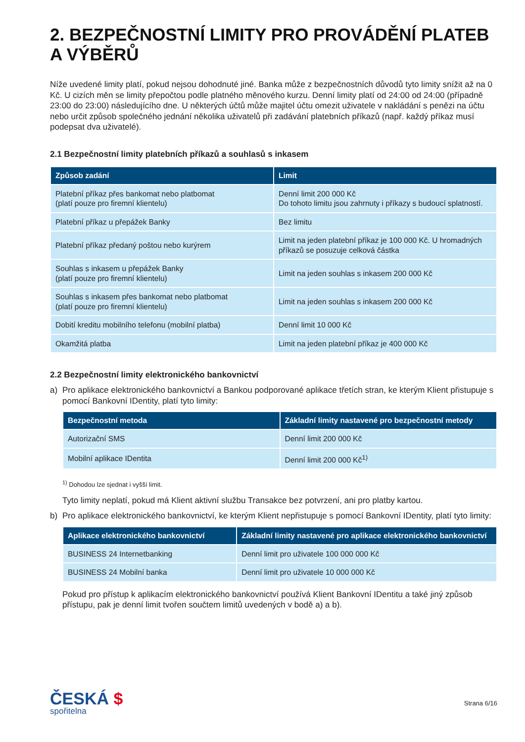2. BEZPEČNOSTNÍ LIMITY PRO PROVÁDĚNÍ PLATEB A VÝBĚRŮ
Níže uvedené limity platí, pokud nejsou dohodnuté jiné. Banka může z bezpečnostních důvodů tyto limity snížit až na 0 Kč. U cizích měn se limity přepočtou podle platného měnového kurzu. Denní limity platí od 24:00 od 24:00 (případně 23:00 do 23:00) následujícího dne. U některých účtů může majitel účtu omezit uživatele v nakládání s penězi na účtu nebo určit způsob společného jednání několika uživatelů při zadávání platebních příkazů (např. každý příkaz musí podepsat dva uživatelé).
2.1 Bezpečnostní limity platebních příkazů a souhlasů s inkasem
| Způsob zadání | Limit |
| --- | --- |
| Platební příkaz přes bankomat nebo platbomat (platí pouze pro firemní klientelu) | Denní limit 200 000 Kč Do tohoto limitu jsou zahrnuty i příkazy s budoucí splatností. |
| Platební příkaz u přepážek Banky | Bez limitu |
| Platební příkaz předaný poštou nebo kurýrem | Limit na jeden platební příkaz je 100 000 Kč. U hromadných příkazů se posuzuje celková částka |
| Souhlas s inkasem u přepážek Banky (platí pouze pro firemní klientelu) | Limit na jeden souhlas s inkasem 200 000 Kč |
| Souhlas s inkasem přes bankomat nebo platbomat (platí pouze pro firemní klientelu) | Limit na jeden souhlas s inkasem 200 000 Kč |
| Dobití kreditu mobilního telefonu (mobilní platba) | Denní limit 10 000 Kč |
| Okamžitá platba | Limit na jeden platební příkaz je 400 000 Kč |
2.2 Bezpečnostní limity elektronického bankovnictví
a) Pro aplikace elektronického bankovnictví a Bankou podporované aplikace třetích stran, ke kterým Klient přistupuje s pomocí Bankovní IDentity, platí tyto limity:
| Bezpečnostní metoda | Základní limity nastavené pro bezpečnostní metody |
| --- | --- |
| Autorizační SMS | Denní limit 200 000 Kč |
| Mobilní aplikace IDentita | Denní limit 200 000 Kč<sup>1)</sup> |
<sup>1)</sup> Dohodou lze sjednat i vyšší limit.
Tyto limity neplatí, pokud má Klient aktivní službu Transakce bez potvrzení, ani pro platby kartou.
b) Pro aplikace elektronického bankovnictví, ke kterým Klient nepřistupuje s pomocí Bankovní IDentity, platí tyto limity:
| Aplikace elektronického bankovnictví | Základní limity nastavené pro aplikace elektronického bankovnictví |
| --- | --- |
| BUSINESS 24 Internetbanking | Denní limit pro uživatele 100 000 000 Kč |
| BUSINESS 24 Mobilní banka | Denní limit pro uživatele 10 000 000 Kč |
Pokud pro přístup k aplikacím elektronického bankovnictví používá Klient Bankovní IDentitu a také jiný způsob přístupu, pak je denní limit tvořen součtem limitů uvedených v bodě a) a b).
ČESKÁ $
spořitelna
Strana 6/16